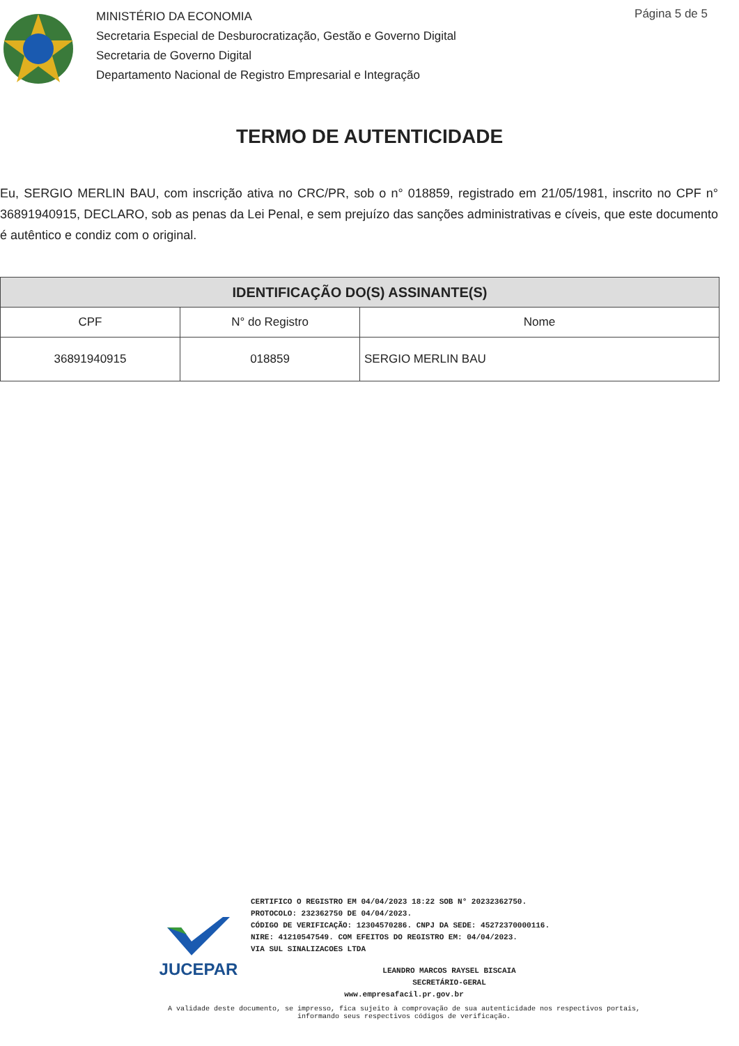MINISTÉRIO DA ECONOMIA
Secretaria Especial de Desburocratização, Gestão e Governo Digital
Secretaria de Governo Digital
Departamento Nacional de Registro Empresarial e Integração
Página 5 de 5
TERMO DE AUTENTICIDADE
Eu, SERGIO MERLIN BAU, com inscrição ativa no CRC/PR, sob o n° 018859, registrado em 21/05/1981, inscrito no CPF n° 36891940915, DECLARO, sob as penas da Lei Penal, e sem prejuízo das sanções administrativas e cíveis, que este documento é autêntico e condiz com o original.
| IDENTIFICAÇÃO DO(S) ASSINANTE(S) | | |
| --- | --- | --- |
| CPF | N° do Registro | Nome |
| 36891940915 | 018859 | SERGIO MERLIN BAU |
JUCEPAR
CERTIFICO O REGISTRO EM 04/04/2023 18:22 SOB N° 20232362750.
PROTOCOLO: 232362750 DE 04/04/2023.
CÓDIGO DE VERIFICAÇÃO: 12304570286. CNPJ DA SEDE: 45272370000116.
NIRE: 41210547549. COM EFEITOS DO REGISTRO EM: 04/04/2023.
VIA SUL SINALIZACOES LTDA
LEANDRO MARCOS RAYSEL BISCAIA
SECRETÁRIO-GERAL
www.empresafacil.pr.gov.br
A validade deste documento, se impresso, fica sujeito à comprovação de sua autenticidade nos respectivos portais,
informando seus respectivos códigos de verificação.